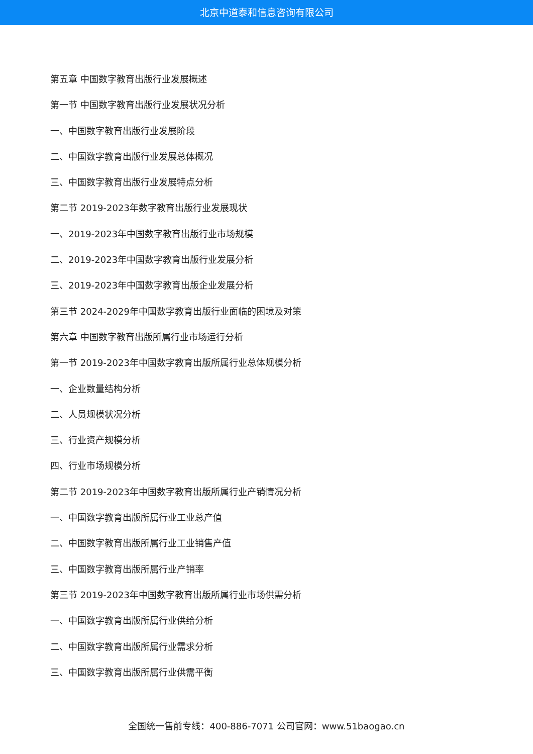北京中道泰和信息咨询有限公司
第五章 中国数字教育出版行业发展概述
第一节 中国数字教育出版行业发展状况分析
一、中国数字教育出版行业发展阶段
二、中国数字教育出版行业发展总体概况
三、中国数字教育出版行业发展特点分析
第二节 2019-2023年数字教育出版行业发展现状
一、2019-2023年中国数字教育出版行业市场规模
二、2019-2023年中国数字教育出版行业发展分析
三、2019-2023年中国数字教育出版企业发展分析
第三节 2024-2029年中国数字教育出版行业面临的困境及对策
第六章 中国数字教育出版所属行业市场运行分析
第一节 2019-2023年中国数字教育出版所属行业总体规模分析
一、企业数量结构分析
二、人员规模状况分析
三、行业资产规模分析
四、行业市场规模分析
第二节 2019-2023年中国数字教育出版所属行业产销情况分析
一、中国数字教育出版所属行业工业总产值
二、中国数字教育出版所属行业工业销售产值
三、中国数字教育出版所属行业产销率
第三节 2019-2023年中国数字教育出版所属行业市场供需分析
一、中国数字教育出版所属行业供给分析
二、中国数字教育出版所属行业需求分析
三、中国数字教育出版所属行业供需平衡
全国统一售前专线：400-886-7071 公司官网：www.51baogao.cn